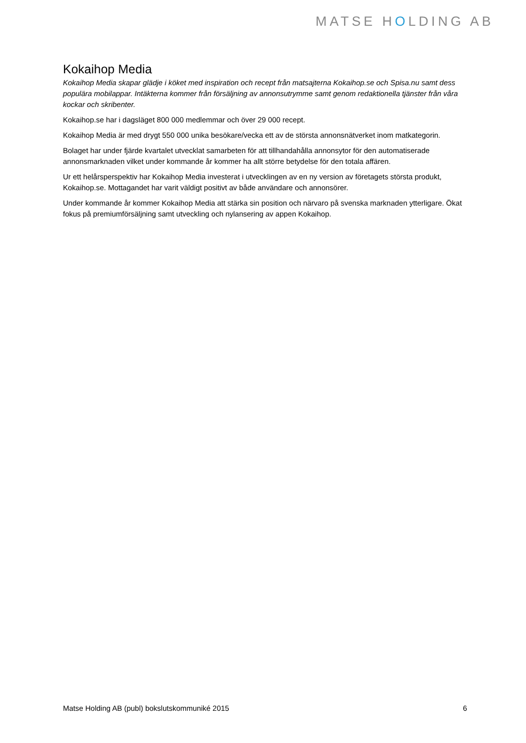MATSE HOLDING AB
Kokaihop Media
Kokaihop Media skapar glädje i köket med inspiration och recept från matsajterna Kokaihop.se och Spisa.nu samt dess populära mobilappar. Intäkterna kommer från försäljning av annonsutrymme samt genom redaktionella tjänster från våra kockar och skribenter.
Kokaihop.se har i dagsläget 800 000 medlemmar och över 29 000 recept.
Kokaihop Media är med drygt 550 000 unika besökare/vecka ett av de största annonsnätverket inom matkategorin.
Bolaget har under fjärde kvartalet utvecklat samarbeten för att tillhandahålla annonsytor för den automatiserade annonsmarknaden vilket under kommande år kommer ha allt större betydelse för den totala affären.
Ur ett helårsperspektiv har Kokaihop Media investerat i utvecklingen av en ny version av företagets största produkt, Kokaihop.se. Mottagandet har varit väldigt positivt av både användare och annonsörer.
Under kommande år kommer Kokaihop Media att stärka sin position och närvaro på svenska marknaden ytterligare. Ökat fokus på premiumförsäljning samt utveckling och nylansering av appen Kokaihop.
Matse Holding AB (publ) bokslutskommuniké 2015 6